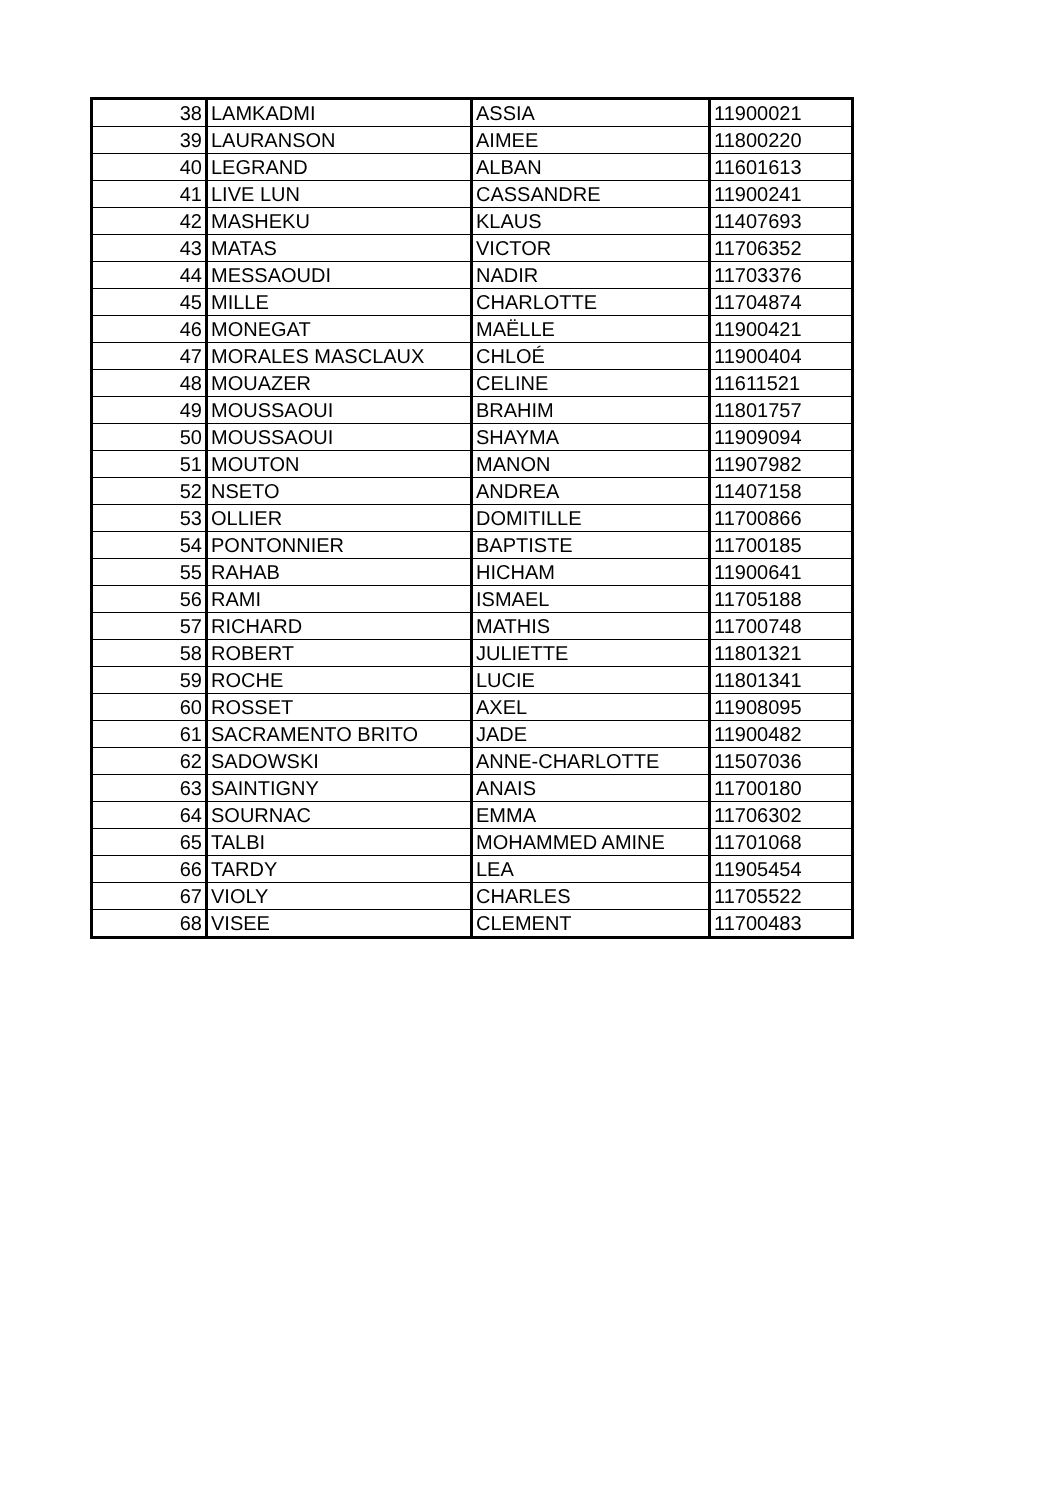| 38 | LAMKADMI | ASSIA | 11900021 |
| 39 | LAURANSON | AIMEE | 11800220 |
| 40 | LEGRAND | ALBAN | 11601613 |
| 41 | LIVE LUN | CASSANDRE | 11900241 |
| 42 | MASHEKU | KLAUS | 11407693 |
| 43 | MATAS | VICTOR | 11706352 |
| 44 | MESSAOUDI | NADIR | 11703376 |
| 45 | MILLE | CHARLOTTE | 11704874 |
| 46 | MONEGAT | MAËLLE | 11900421 |
| 47 | MORALES MASCLAUX | CHLOÉ | 11900404 |
| 48 | MOUAZER | CELINE | 11611521 |
| 49 | MOUSSAOUI | BRAHIM | 11801757 |
| 50 | MOUSSAOUI | SHAYMA | 11909094 |
| 51 | MOUTON | MANON | 11907982 |
| 52 | NSETO | ANDREA | 11407158 |
| 53 | OLLIER | DOMITILLE | 11700866 |
| 54 | PONTONNIER | BAPTISTE | 11700185 |
| 55 | RAHAB | HICHAM | 11900641 |
| 56 | RAMI | ISMAEL | 11705188 |
| 57 | RICHARD | MATHIS | 11700748 |
| 58 | ROBERT | JULIETTE | 11801321 |
| 59 | ROCHE | LUCIE | 11801341 |
| 60 | ROSSET | AXEL | 11908095 |
| 61 | SACRAMENTO BRITO | JADE | 11900482 |
| 62 | SADOWSKI | ANNE-CHARLOTTE | 11507036 |
| 63 | SAINTIGNY | ANAIS | 11700180 |
| 64 | SOURNAC | EMMA | 11706302 |
| 65 | TALBI | MOHAMMED AMINE | 11701068 |
| 66 | TARDY | LEA | 11905454 |
| 67 | VIOLY | CHARLES | 11705522 |
| 68 | VISEE | CLEMENT | 11700483 |